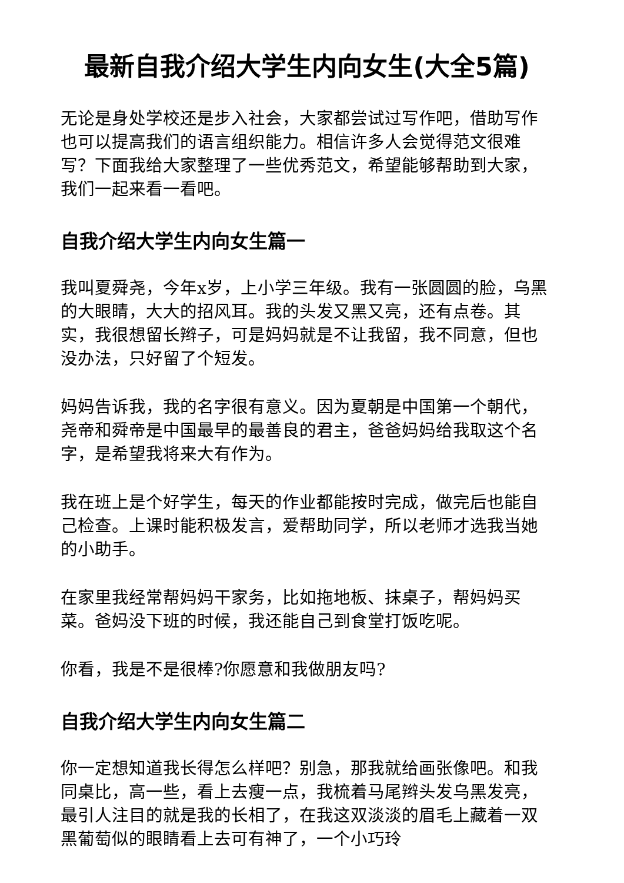最新自我介绍大学生内向女生(大全5篇)
无论是身处学校还是步入社会，大家都尝试过写作吧，借助写作也可以提高我们的语言组织能力。相信许多人会觉得范文很难写？下面我给大家整理了一些优秀范文，希望能够帮助到大家，我们一起来看一看吧。
自我介绍大学生内向女生篇一
我叫夏舜尧，今年x岁，上小学三年级。我有一张圆圆的脸，乌黑的大眼睛，大大的招风耳。我的头发又黑又亮，还有点卷。其实，我很想留长辫子，可是妈妈就是不让我留，我不同意，但也没办法，只好留了个短发。
妈妈告诉我，我的名字很有意义。因为夏朝是中国第一个朝代，尧帝和舜帝是中国最早的最善良的君主，爸爸妈妈给我取这个名字，是希望我将来大有作为。
我在班上是个好学生，每天的作业都能按时完成，做完后也能自己检查。上课时能积极发言，爱帮助同学，所以老师才选我当她的小助手。
在家里我经常帮妈妈干家务，比如拖地板、抹桌子，帮妈妈买菜。爸妈没下班的时候，我还能自己到食堂打饭吃呢。
你看，我是不是很棒?你愿意和我做朋友吗?
自我介绍大学生内向女生篇二
你一定想知道我长得怎么样吧？别急，那我就给画张像吧。和我同桌比，高一些，看上去瘦一点，我梳着马尾辫头发乌黑发亮，最引人注目的就是我的长相了，在我这双淡淡的眉毛上藏着一双黑葡萄似的眼睛看上去可有神了，一个小巧玲